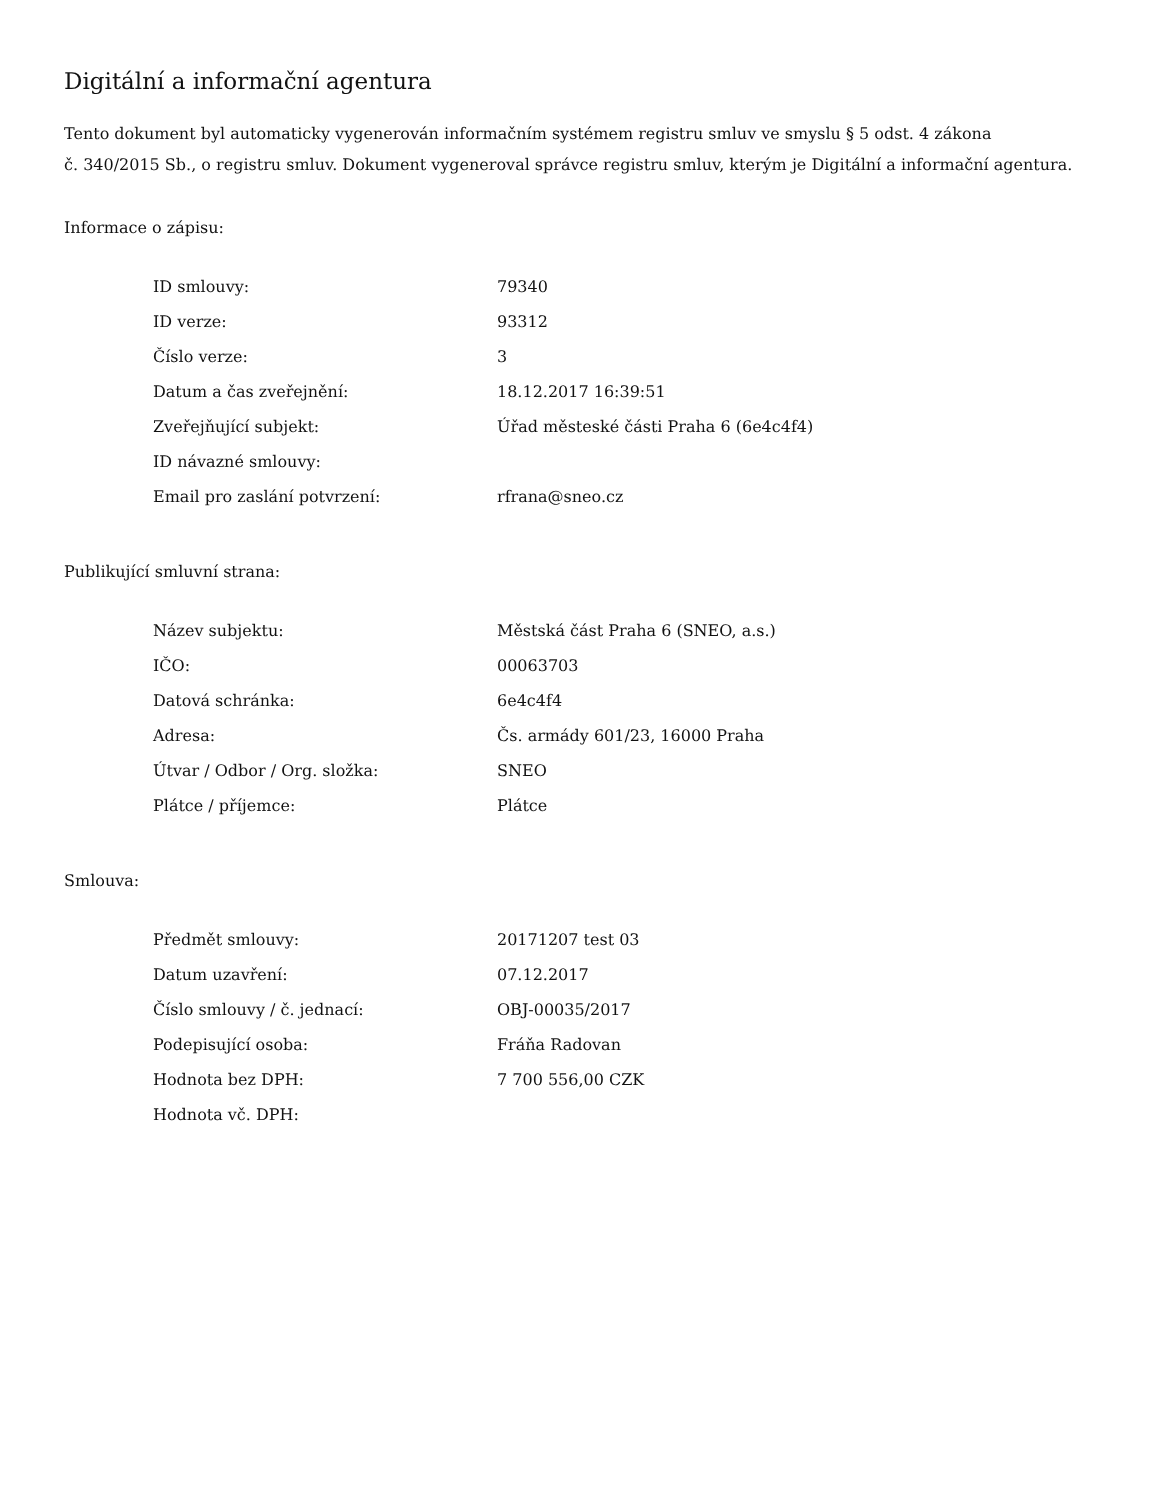Digitální a informační agentura
Tento dokument byl automaticky vygenerován informačním systémem registru smluv ve smyslu § 5 odst. 4 zákona
č. 340/2015 Sb., o registru smluv. Dokument vygeneroval správce registru smluv, kterým je Digitální a informační agentura.
Informace o zápisu:
| ID smlouvy: | 79340 |
| ID verze: | 93312 |
| Číslo verze: | 3 |
| Datum a čas zveřejnění: | 18.12.2017 16:39:51 |
| Zveřejňující subjekt: | Úřad městeské části Praha 6 (6e4c4f4) |
| ID návazné smlouvy: | |
| Email pro zaslání potvrzení: | rfrana@sneo.cz |
Publikující smluvní strana:
| Název subjektu: | Městská část Praha 6 (SNEO, a.s.) |
| IČO: | 00063703 |
| Datová schránka: | 6e4c4f4 |
| Adresa: | Čs. armády 601/23, 16000 Praha |
| Útvar / Odbor / Org. složka: | SNEO |
| Plátce / příjemce: | Plátce |
Smlouva:
| Předmět smlouvy: | 20171207 test 03 |
| Datum uzavření: | 07.12.2017 |
| Číslo smlouvy / č. jednací: | OBJ-00035/2017 |
| Podepisující osoba: | Fráňa Radovan |
| Hodnota bez DPH: | 7 700 556,00 CZK |
| Hodnota vč. DPH: | |